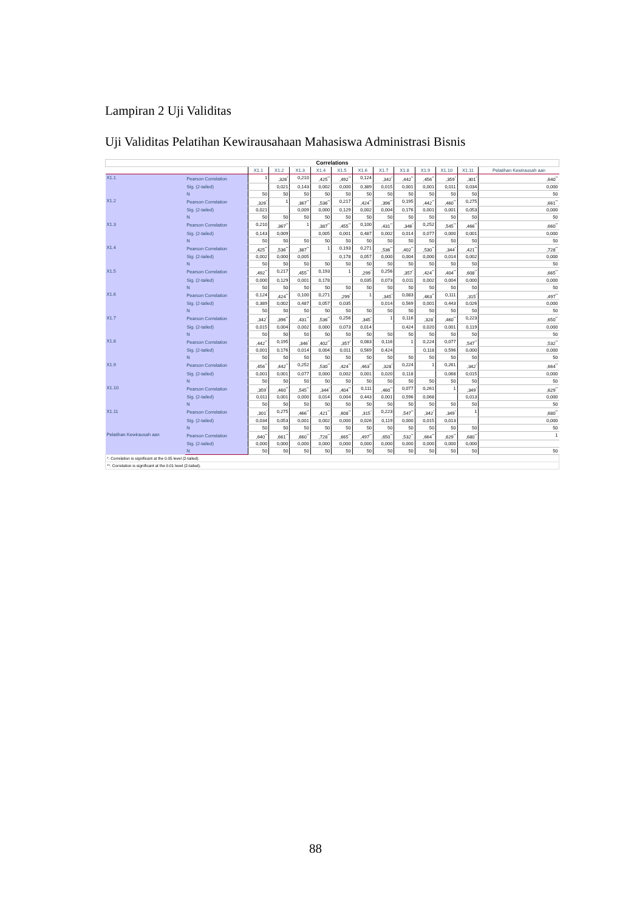Lampiran 2 Uji Validitas
Uji Validitas Pelatihan Kewirausahaan Mahasiswa Administrasi Bisnis
| Correlations | | | | | | | | | | | | | |
| | | X1.1 | X1.2 | X1.3 | X1.4 | X1.5 | X1.6 | X1.7 | X1.8 | X1.9 | X1.10 | X1.11 | Pelatihan Kewirausah aan |
| X1.1 | Pearson Correlation | 1 | ,326<sup>*</sup> | 0,210 | ,425<sup>**</sup> | ,492<sup>**</sup> | 0,124 | ,342<sup>*</sup> | ,442<sup>**</sup> | ,456<sup>**</sup> | ,359<sup>*</sup> | ,301<sup>*</sup> | ,640<sup>**</sup> |
| | Sig. (2-tailed) | | 0,021 | 0,143 | 0,002 | 0,000 | 0,389 | 0,015 | 0,001 | 0,001 | 0,011 | 0,034 | 0,000 |
| | N | 50 | 50 | 50 | 50 | 50 | 50 | 50 | 50 | 50 | 50 | 50 | 50 |
| X1.2 | Pearson Correlation | ,326<sup>*</sup> | 1 | ,367<sup>**</sup> | ,536<sup>**</sup> | 0,217 | ,424<sup>**</sup> | ,396<sup>**</sup> | 0,195 | ,442<sup>**</sup> | ,460<sup>**</sup> | 0,275 | ,661<sup>**</sup> |
| | Sig. (2-tailed) | 0,021 | | 0,009 | 0,000 | 0,129 | 0,002 | 0,004 | 0,176 | 0,001 | 0,001 | 0,053 | 0,000 |
| | N | 50 | 50 | 50 | 50 | 50 | 50 | 50 | 50 | 50 | 50 | 50 | 50 |
| X1.3 | Pearson Correlation | 0,210 | ,367<sup>**</sup> | 1 | ,387<sup>**</sup> | ,455<sup>**</sup> | 0,100 | ,431<sup>**</sup> | ,346<sup>*</sup> | 0,252 | ,545<sup>**</sup> | ,466<sup>**</sup> | ,660<sup>**</sup> |
| | Sig. (2-tailed) | 0,143 | 0,009 | | 0,005 | 0,001 | 0,487 | 0,002 | 0,014 | 0,077 | 0,000 | 0,001 | 0,000 |
| | N | 50 | 50 | 50 | 50 | 50 | 50 | 50 | 50 | 50 | 50 | 50 | 50 |
| X1.4 | Pearson Correlation | ,425<sup>**</sup> | ,536<sup>**</sup> | ,387<sup>**</sup> | 1 | 0,193 | 0,271 | ,536<sup>**</sup> | ,402<sup>**</sup> | ,530<sup>**</sup> | ,344<sup>*</sup> | ,421<sup>**</sup> | ,728<sup>**</sup> |
| | Sig. (2-tailed) | 0,002 | 0,000 | 0,005 | | 0,178 | 0,057 | 0,000 | 0,004 | 0,000 | 0,014 | 0,002 | 0,000 |
| | N | 50 | 50 | 50 | 50 | 50 | 50 | 50 | 50 | 50 | 50 | 50 | 50 |
| X1.5 | Pearson Correlation | ,492<sup>**</sup> | 0,217 | ,455<sup>**</sup> | 0,193 | 1 | ,299<sup>*</sup> | 0,256 | ,357<sup>*</sup> | ,424<sup>**</sup> | ,404<sup>**</sup> | ,608<sup>**</sup> | ,665<sup>**</sup> |
| | Sig. (2-tailed) | 0,000 | 0,129 | 0,001 | 0,178 | | 0,035 | 0,073 | 0,011 | 0,002 | 0,004 | 0,000 | 0,000 |
| | N | 50 | 50 | 50 | 50 | 50 | 50 | 50 | 50 | 50 | 50 | 50 | 50 |
| X1.6 | Pearson Correlation | 0,124 | ,424<sup>**</sup> | 0,100 | 0,271 | ,299<sup>*</sup> | 1 | ,345<sup>*</sup> | 0,083 | ,463<sup>**</sup> | 0,111 | ,315<sup>*</sup> | ,497<sup>**</sup> |
| | Sig. (2-tailed) | 0,389 | 0,002 | 0,487 | 0,057 | 0,035 | | 0,014 | 0,569 | 0,001 | 0,443 | 0,026 | 0,000 |
| | N | 50 | 50 | 50 | 50 | 50 | 50 | 50 | 50 | 50 | 50 | 50 | 50 |
| X1.7 | Pearson Correlation | ,342<sup>*</sup> | ,396<sup>**</sup> | ,431<sup>**</sup> | ,536<sup>**</sup> | 0,256 | ,345<sup>*</sup> | 1 | 0,116 | ,328<sup>*</sup> | ,460<sup>**</sup> | 0,223 | ,650<sup>**</sup> |
| | Sig. (2-tailed) | 0,015 | 0,004 | 0,002 | 0,000 | 0,073 | 0,014 | | 0,424 | 0,020 | 0,001 | 0,119 | 0,000 |
| | N | 50 | 50 | 50 | 50 | 50 | 50 | 50 | 50 | 50 | 50 | 50 | 50 |
| X1.8 | Pearson Correlation | ,442<sup>**</sup> | 0,195 | ,346<sup>*</sup> | ,402<sup>**</sup> | ,357<sup>*</sup> | 0,083 | 0,116 | 1 | 0,224 | 0,077 | ,547<sup>**</sup> | ,532<sup>**</sup> |
| | Sig. (2-tailed) | 0,001 | 0,176 | 0,014 | 0,004 | 0,011 | 0,569 | 0,424 | | 0,118 | 0,596 | 0,000 | 0,000 |
| | N | 50 | 50 | 50 | 50 | 50 | 50 | 50 | 50 | 50 | 50 | 50 | 50 |
| X1.9 | Pearson Correlation | ,456<sup>**</sup> | ,442<sup>**</sup> | 0,252 | ,530<sup>**</sup> | ,424<sup>**</sup> | ,463<sup>**</sup> | ,328<sup>*</sup> | 0,224 | 1 | 0,261 | ,342<sup>*</sup> | ,664<sup>**</sup> |
| | Sig. (2-tailed) | 0,001 | 0,001 | 0,077 | 0,000 | 0,002 | 0,001 | 0,020 | 0,118 | | 0,068 | 0,015 | 0,000 |
| | N | 50 | 50 | 50 | 50 | 50 | 50 | 50 | 50 | 50 | 50 | 50 | 50 |
| X1.10 | Pearson Correlation | ,359<sup>*</sup> | ,460<sup>**</sup> | ,545<sup>**</sup> | ,344<sup>*</sup> | ,404<sup>**</sup> | 0,111 | ,460<sup>**</sup> | 0,077 | 0,261 | 1 | ,349<sup>*</sup> | ,629<sup>**</sup> |
| | Sig. (2-tailed) | 0,011 | 0,001 | 0,000 | 0,014 | 0,004 | 0,443 | 0,001 | 0,596 | 0,068 | | 0,013 | 0,000 |
| | N | 50 | 50 | 50 | 50 | 50 | 50 | 50 | 50 | 50 | 50 | 50 | 50 |
| X1.11 | Pearson Correlation | ,301<sup>*</sup> | 0,275 | ,466<sup>**</sup> | ,421<sup>**</sup> | ,608<sup>**</sup> | ,315<sup>*</sup> | 0,223 | ,547<sup>**</sup> | ,342<sup>*</sup> | ,349<sup>*</sup> | 1 | ,680<sup>**</sup> |
| | Sig. (2-tailed) | 0,034 | 0,053 | 0,001 | 0,002 | 0,000 | 0,026 | 0,119 | 0,000 | 0,015 | 0,013 | | 0,000 |
| | N | 50 | 50 | 50 | 50 | 50 | 50 | 50 | 50 | 50 | 50 | 50 | 50 |
| Pelatihan Kewirausah aan | Pearson Correlation | ,640<sup>**</sup> | ,661<sup>**</sup> | ,660<sup>**</sup> | ,728<sup>**</sup> | ,665<sup>**</sup> | ,497<sup>**</sup> | ,650<sup>**</sup> | ,532<sup>**</sup> | ,664<sup>**</sup> | ,629<sup>**</sup> | ,680<sup>**</sup> | 1 |
| | Sig. (2-tailed) | 0,000 | 0,000 | 0,000 | 0,000 | 0,000 | 0,000 | 0,000 | 0,000 | 0,000 | 0,000 | 0,000 | |
| | N | 50 | 50 | 50 | 50 | 50 | 50 | 50 | 50 | 50 | 50 | 50 | 50 |
| *. Correlation is significant at the 0.05 level (2-tailed). | | | | | | | | | | | | | |
| **. Correlation is significant at the 0.01 level (2-tailed). | | | | | | | | | | | | | |
88